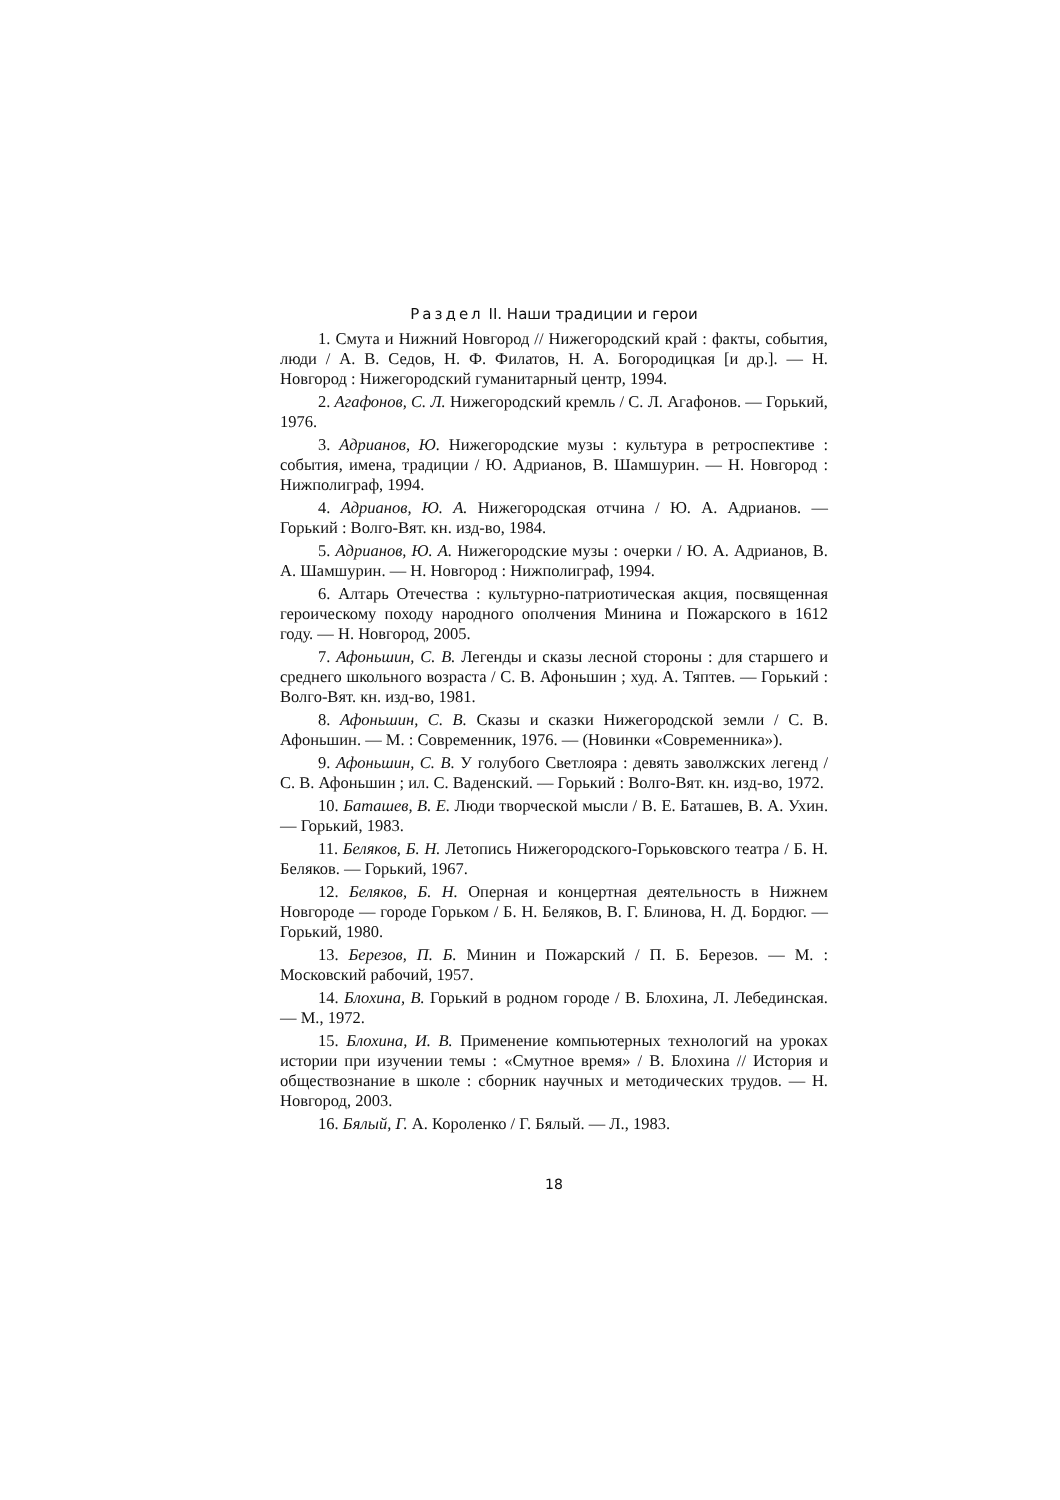Раздел II. Наши традиции и герои
1. Смута и Нижний Новгород // Нижегородский край : факты, события, люди / А. В. Седов, Н. Ф. Филатов, Н. А. Богородицкая [и др.]. — Н. Новгород : Нижегородский гуманитарный центр, 1994.
2. Агафонов, С. Л. Нижегородский кремль / С. Л. Агафонов. — Горький, 1976.
3. Адрианов, Ю. Нижегородские музы : культура в ретроспективе : события, имена, традиции / Ю. Адрианов, В. Шамшурин. — Н. Новгород : Нижполиграф, 1994.
4. Адрианов, Ю. А. Нижегородская отчина / Ю. А. Адрианов. — Горький : Волго-Вят. кн. изд-во, 1984.
5. Адрианов, Ю. А. Нижегородские музы : очерки / Ю. А. Адрианов, В. А. Шамшурин. — Н. Новгород : Нижполиграф, 1994.
6. Алтарь Отечества : культурно-патриотическая акция, посвященная героическому походу народного ополчения Минина и Пожарского в 1612 году. — Н. Новгород, 2005.
7. Афоньшин, С. В. Легенды и сказы лесной стороны : для старшего и среднего школьного возраста / С. В. Афоньшин ; худ. А. Тяптев. — Горький : Волго-Вят. кн. изд-во, 1981.
8. Афоньшин, С. В. Сказы и сказки Нижегородской земли / С. В. Афоньшин. — М. : Современник, 1976. — (Новинки «Современника»).
9. Афоньшин, С. В. У голубого Светлояра : девять заволжских легенд / С. В. Афоньшин ; ил. С. Ваденский. — Горький : Волго-Вят. кн. изд-во, 1972.
10. Баташев, В. Е. Люди творческой мысли / В. Е. Баташев, В. А. Ухин. — Горький, 1983.
11. Беляков, Б. Н. Летопись Нижегородского-Горьковского театра / Б. Н. Беляков. — Горький, 1967.
12. Беляков, Б. Н. Оперная и концертная деятельность в Нижнем Новгороде — городе Горьком / Б. Н. Беляков, В. Г. Блинова, Н. Д. Бордюг. — Горький, 1980.
13. Березов, П. Б. Минин и Пожарский / П. Б. Березов. — М. : Московский рабочий, 1957.
14. Блохина, В. Горький в родном городе / В. Блохина, Л. Лебединская. — М., 1972.
15. Блохина, И. В. Применение компьютерных технологий на уроках истории при изучении темы : «Смутное время» / В. Блохина // История и обществознание в школе : сборник научных и методических трудов. — Н. Новгород, 2003.
16. Бялый, Г. А. Короленко / Г. Бялый. — Л., 1983.
18